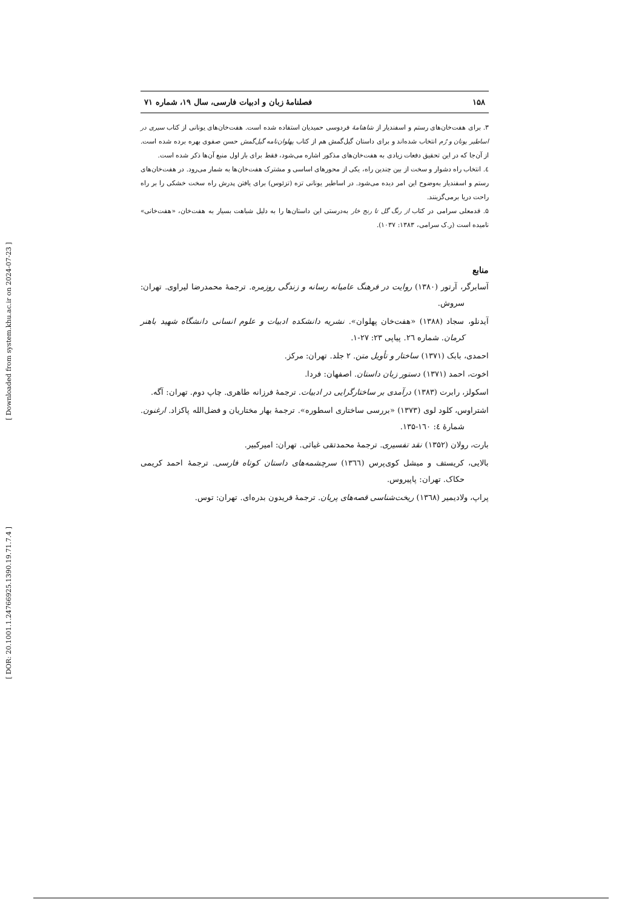[ Downloaded from system.khu.ac.ir on 2024-07-23 ]
[ DOR: 20.1001.1.24766925.1390.19.71.7.4 ]
۱۵۸ فصلنامهٔ زبان و ادبیات فارسی، سال ۱۹، شماره ۷۱
۳. برای هفت‌خان‌های رستم و اسفندیار از شاهنامهٔ فردوسی حمیدیان استفاده شده است. هفت‌خان‌های یونانی از کتاب سیری در اساطیر یونان و رُم انتخاب شده‌اند و برای داستان گیل‌گمش هم از کتاب پهلوان‌نامه گیل‌گمش حسن صفوی بهره برده شده است. از آن‌جا که در این تحقیق دفعات زیادی به هفت‌خان‌های مذکور اشاره می‌شود، فقط برای بار اول منبع آن‌ها ذکر شده است.
٤. انتخاب راه دشوار و سخت از بین چندین راه، یکی از محورهای اساسی و مشترک هفت‌خان‌ها به شمار می‌رود. در هفت‌خان‌های رستم و اسفندیار به‌وضوح این امر دیده می‌شود. در اساطیر یونانی تزه (تزئوس) برای یافتن پدرش راه سخت خشکی را بر راه راحت دریا برمی‌گزینند.
۵. قدمعلی سرامی در کتاب از رنگ گل تا رنج خار به‌درستی این داستان‌ها را به دلیل شباهت بسیار به هفت‌خان، «هفت‌خانی» نامیده است (ر.ک سرامی، ۱۳۸۳: ۱۰۳۷).
منابع
آسابرگر، آرتور (۱۳۸۰) روایت در فرهنگ عامیانه رسانه و زندگی روزمره. ترجمهٔ محمدرضا لیراوی. تهران: سروش.
آیدنلو، سجاد (۱۳۸۸) «هفت‌خان پهلوان». نشریه دانشکده ادبیات و علوم انسانی دانشگاه شهید باهنر کرمان. شماره ۲٦. پیاپی ۲۳: ۲۷-۱.
احمدی، بابک (۱۳۷۱) ساختار و تأویل متن. ۲ جلد. تهران: مرکز.
اخوت، احمد (۱۳۷۱) دستور زبان داستان. اصفهان: فردا.
اسکولز، رابرت (۱۳۸۳) درآمدی بر ساختارگرایی در ادبیات. ترجمهٔ فرزانه طاهری. چاپ دوم. تهران: آگه.
اشتراوس، کلود لوی (۱۳۷۳) «بررسی ساختاری اسطوره». ترجمهٔ بهار مختاریان و فضل‌الله پاکزاد. ارغنون. شمارهٔ ٤: ۱٦۰-۱۳۵.
بارت، رولان (۱۳۵۲) نقد تفسیری. ترجمهٔ محمدتقی غیاثی. تهران: امیرکبیر.
بالایی، کریستف و میشل کوی‌پرس (۱۳٦٦) سرچشمه‌های داستان کوتاه فارسی. ترجمهٔ احمد کریمی حکاک. تهران: پاپیروس.
پراپ، ولادیمیر (۱۳٦۸) ریخت‌شناسی قصه‌های پریان. ترجمهٔ فریدون بدره‌ای. تهران: توس.